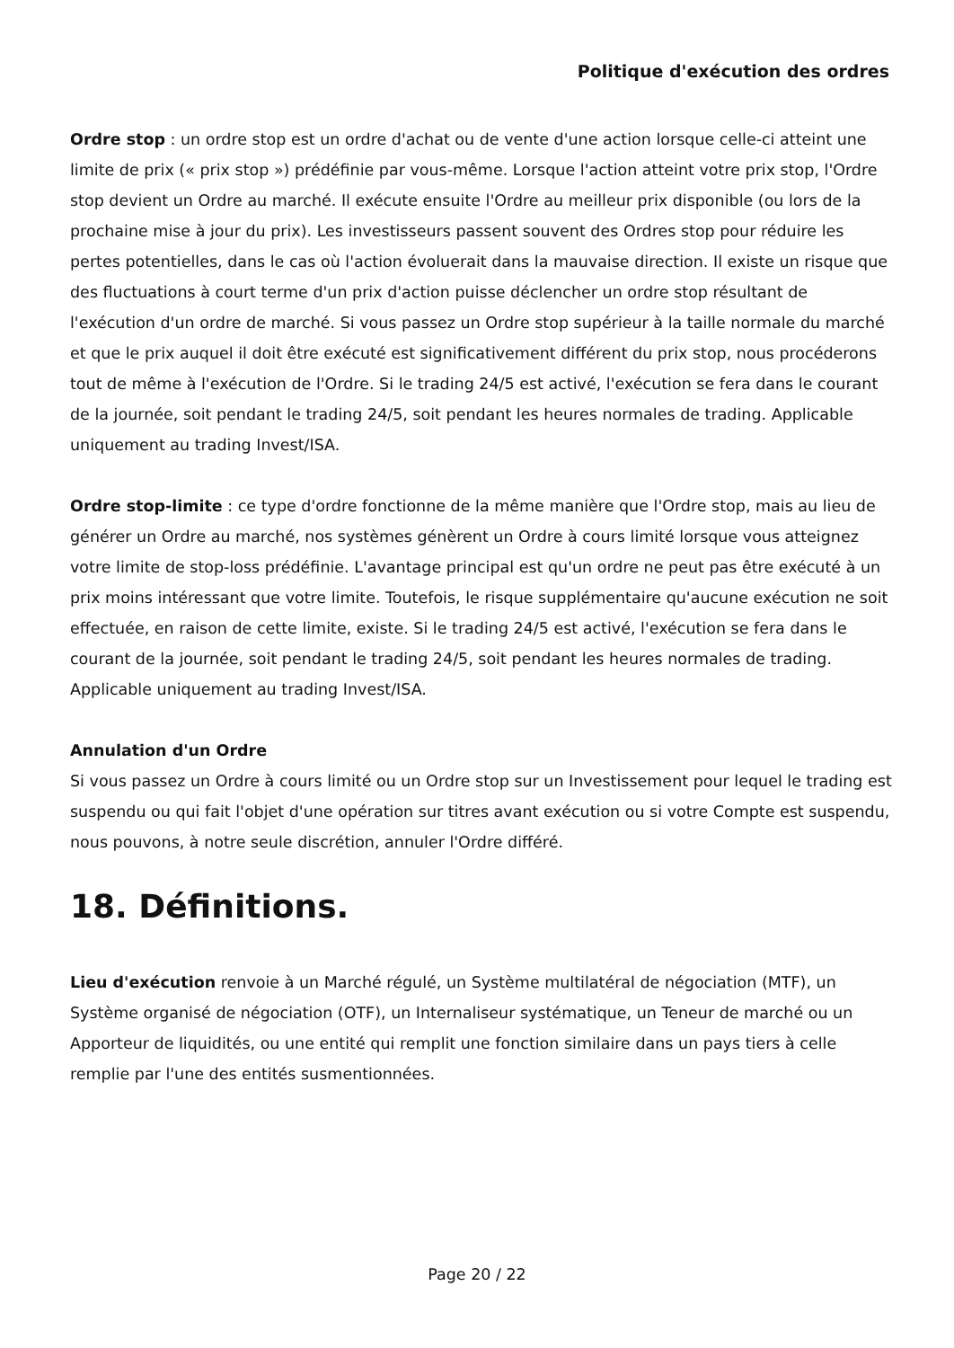Politique d'exécution des ordres
Ordre stop : un ordre stop est un ordre d'achat ou de vente d'une action lorsque celle-ci atteint une limite de prix (« prix stop ») prédéfinie par vous-même. Lorsque l'action atteint votre prix stop, l'Ordre stop devient un Ordre au marché. Il exécute ensuite l'Ordre au meilleur prix disponible (ou lors de la prochaine mise à jour du prix). Les investisseurs passent souvent des Ordres stop pour réduire les pertes potentielles, dans le cas où l'action évoluerait dans la mauvaise direction. Il existe un risque que des fluctuations à court terme d'un prix d'action puisse déclencher un ordre stop résultant de l'exécution d'un ordre de marché. Si vous passez un Ordre stop supérieur à la taille normale du marché et que le prix auquel il doit être exécuté est significativement différent du prix stop, nous procéderons tout de même à l'exécution de l'Ordre. Si le trading 24/5 est activé, l'exécution se fera dans le courant de la journée, soit pendant le trading 24/5, soit pendant les heures normales de trading. Applicable uniquement au trading Invest/ISA.
Ordre stop-limite : ce type d'ordre fonctionne de la même manière que l'Ordre stop, mais au lieu de générer un Ordre au marché, nos systèmes génèrent un Ordre à cours limité lorsque vous atteignez votre limite de stop-loss prédéfinie. L'avantage principal est qu'un ordre ne peut pas être exécuté à un prix moins intéressant que votre limite. Toutefois, le risque supplémentaire qu'aucune exécution ne soit effectuée, en raison de cette limite, existe. Si le trading 24/5 est activé, l'exécution se fera dans le courant de la journée, soit pendant le trading 24/5, soit pendant les heures normales de trading. Applicable uniquement au trading Invest/ISA.
Annulation d'un Ordre
Si vous passez un Ordre à cours limité ou un Ordre stop sur un Investissement pour lequel le trading est suspendu ou qui fait l'objet d'une opération sur titres avant exécution ou si votre Compte est suspendu, nous pouvons, à notre seule discrétion, annuler l'Ordre différé.
18. Définitions.
Lieu d'exécution renvoie à un Marché régulé, un Système multilatéral de négociation (MTF), un Système organisé de négociation (OTF), un Internaliseur systématique, un Teneur de marché ou un Apporteur de liquidités, ou une entité qui remplit une fonction similaire dans un pays tiers à celle remplie par l'une des entités susmentionnées.
Page 20 / 22